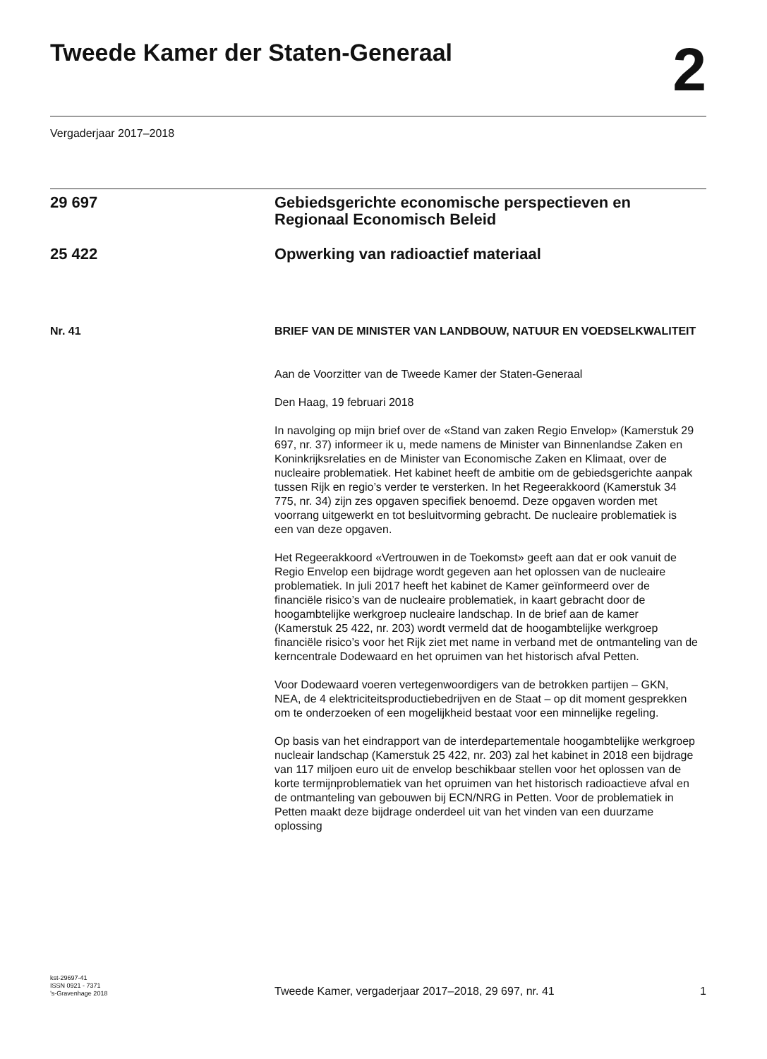Tweede Kamer der Staten-Generaal
2
Vergaderjaar 2017–2018
29 697 Gebiedsgerichte economische perspectieven en Regionaal Economisch Beleid
25 422 Opwerking van radioactief materiaal
Nr. 41 BRIEF VAN DE MINISTER VAN LANDBOUW, NATUUR EN VOEDSELKWALITEIT
Aan de Voorzitter van de Tweede Kamer der Staten-Generaal
Den Haag, 19 februari 2018
In navolging op mijn brief over de «Stand van zaken Regio Envelop» (Kamerstuk 29 697, nr. 37) informeer ik u, mede namens de Minister van Binnenlandse Zaken en Koninkrijksrelaties en de Minister van Economische Zaken en Klimaat, over de nucleaire problematiek. Het kabinet heeft de ambitie om de gebiedsgerichte aanpak tussen Rijk en regio’s verder te versterken. In het Regeerakkoord (Kamerstuk 34 775, nr. 34) zijn zes opgaven specifiek benoemd. Deze opgaven worden met voorrang uitgewerkt en tot besluitvorming gebracht. De nucleaire problematiek is een van deze opgaven.
Het Regeerakkoord «Vertrouwen in de Toekomst» geeft aan dat er ook vanuit de Regio Envelop een bijdrage wordt gegeven aan het oplossen van de nucleaire problematiek. In juli 2017 heeft het kabinet de Kamer geïnformeerd over de financiële risico’s van de nucleaire problematiek, in kaart gebracht door de hoogambtelijke werkgroep nucleaire landschap. In de brief aan de kamer (Kamerstuk 25 422, nr. 203) wordt vermeld dat de hoogambtelijke werkgroep financiële risico’s voor het Rijk ziet met name in verband met de ontmanteling van de kerncentrale Dodewaard en het opruimen van het historisch afval Petten.
Voor Dodewaard voeren vertegenwoordigers van de betrokken partijen – GKN, NEA, de 4 elektriciteitsproductiebedrijven en de Staat – op dit moment gesprekken om te onderzoeken of een mogelijkheid bestaat voor een minnelijke regeling.
Op basis van het eindrapport van de interdepartementale hoogambtelijke werkgroep nucleair landschap (Kamerstuk 25 422, nr. 203) zal het kabinet in 2018 een bijdrage van 117 miljoen euro uit de envelop beschikbaar stellen voor het oplossen van de korte termijnproblematiek van het opruimen van het historisch radioactieve afval en de ontmanteling van gebouwen bij ECN/NRG in Petten. Voor de problematiek in Petten maakt deze bijdrage onderdeel uit van het vinden van een duurzame oplossing
kst-29697-41
ISSN 0921 - 7371
’s-Gravenhage 2018
Tweede Kamer, vergaderjaar 2017–2018, 29 697, nr. 41
1